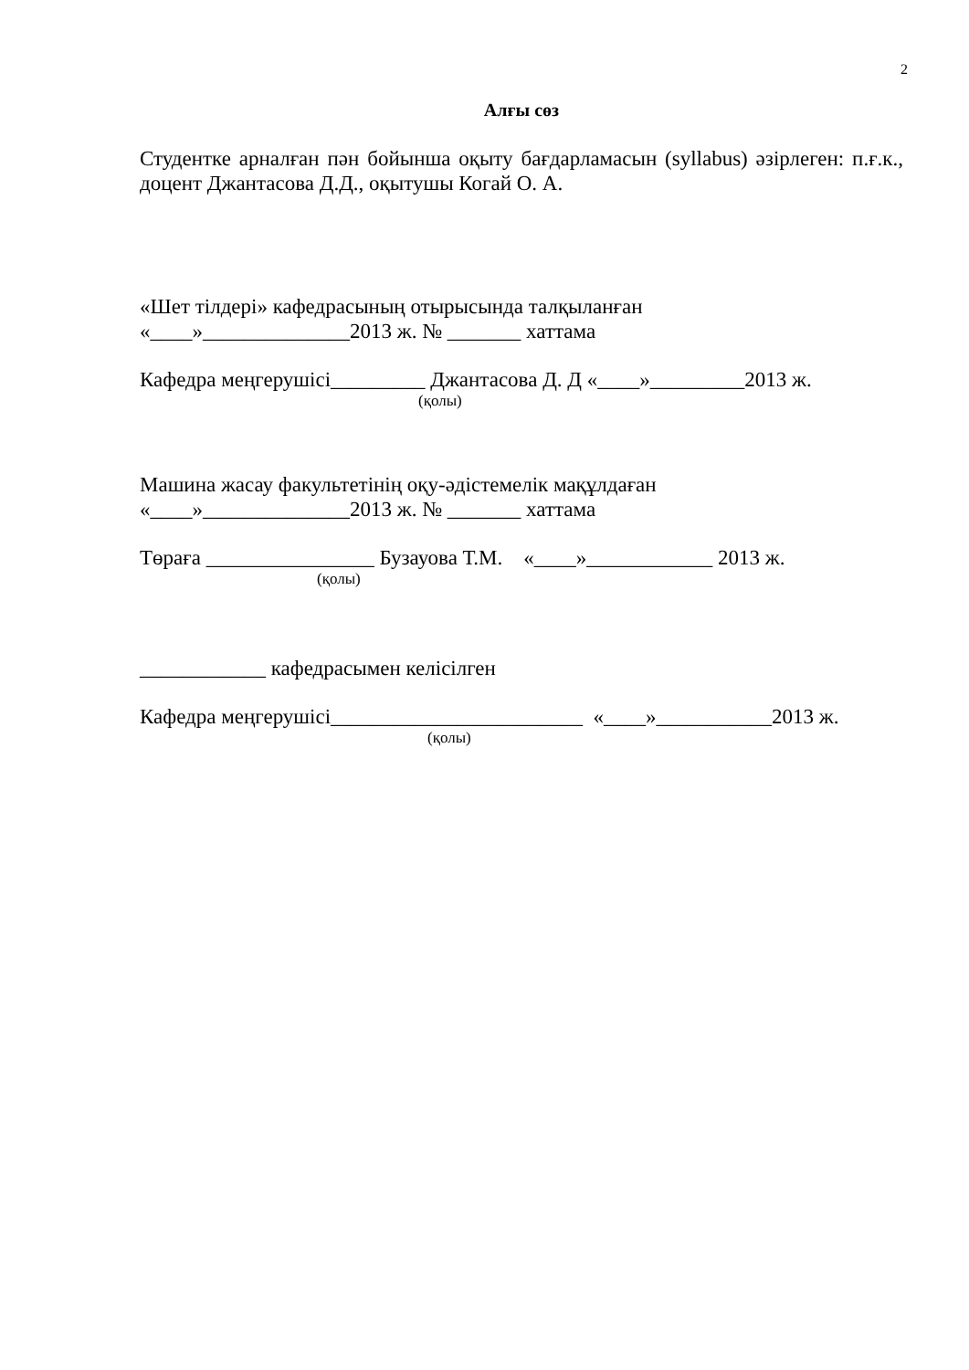2
Алғы сөз
Студентке арналған пән бойынша оқыту бағдарламасын (syllabus) әзірлеген: п.ғ.к., доцент Джантасова Д.Д., оқытушы Когай О. А.
«Шет тілдері» кафедрасының отырысында талқыланған
«____»______________2013 ж. № _______ хаттама
Кафедра меңгерушісі_________ Джантасова Д. Д «____»_________2013 ж.
(қолы)
Машина жасау факультетінің оқу-әдістемелік мақұлдаған
«____»______________2013 ж. № _______ хаттама
Төраға ________________ Бузауова Т.М. «____»____________ 2013 ж.
(қолы)
____________ кафедрасымен келісілген
Кафедра меңгерушісі________________________ «____»___________2013 ж.
(қолы)